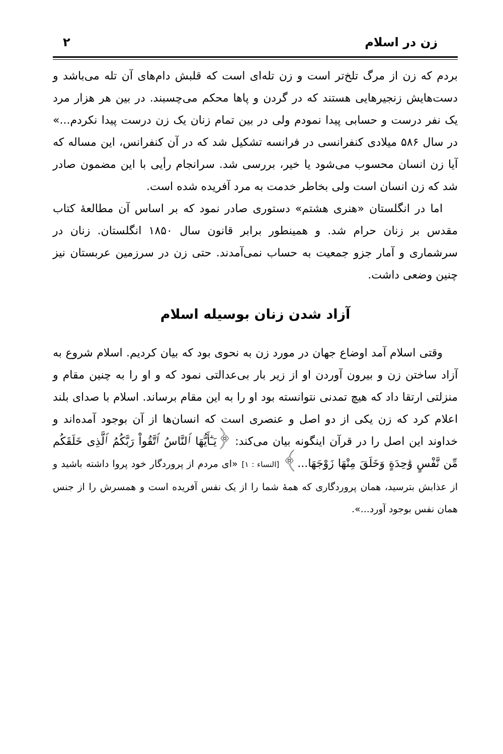زن در اسلام ٢
بردم که زن از مرگ تلخ‌تر است و زن تله‌ای است که قلبش دام‌های آن تله می‌باشد و دست‌هایش زنجیرهایی هستند که در گردن و پاها محکم می‌چسبند. در بین هر هزار مرد یک نفر درست و حسابی پیدا نمودم ولی در بین تمام زنان یک زن درست پیدا نکردم...» در سال ۵۸۶ میلادی کنفرانسی در فرانسه تشکیل شد که در آن کنفرانس، این مساله که آیا زن انسان محسوب می‌شود یا خیر، بررسی شد. سرانجام رأیی با این مضمون صادر شد که زن انسان است ولی بخاطر خدمت به مرد آفریده شده است.
اما در انگلستان «هنری هشتم» دستوری صادر نمود که بر اساس آن مطالعۀ کتاب مقدس بر زنان حرام شد. و همینطور برابر قانون سال ۱۸۵۰ انگلستان. زنان در سرشماری و آمار جزو جمعیت به حساب نمی‌آمدند. حتی زن در سرزمین عربستان نیز چنین وضعی داشت.
آزاد شدن زنان بوسیله اسلام
وقتی اسلام آمد اوضاع جهان در مورد زن به نحوی بود که بیان کردیم. اسلام شروع به آزاد ساختن زن و بیرون آوردن او از زیر بار بی‌عدالتی نمود که و او را به چنین مقام و منزلتی ارتقا داد که هیچ تمدنی نتوانسته بود او را به این مقام برساند. اسلام با صدای بلند اعلام کرد که زن یکی از دو اصل و عنصری است که انسان‌ها از آن بوجود آمده‌اند و خداوند این اصل را در قرآن اینگونه بیان می‌کند: ﴿يَـٰٓأَيُّهَا ٱلنَّاسُ ٱتَّقُواْ رَبَّكُمُ ٱلَّذِى خَلَقَكُم مِّن نَّفْسٍ وَٰحِدَةٍ وَخَلَقَ مِنْهَا زَوْجَهَا...﴾ [النساء : ١] «ای مردم از پروردگار خود پروا داشته باشید و از عذابش بترسید، همان پروردگاری که همۀ شما را از یک نفس آفریده است و همسرش را از جنس همان نفس بوجود آورد...».